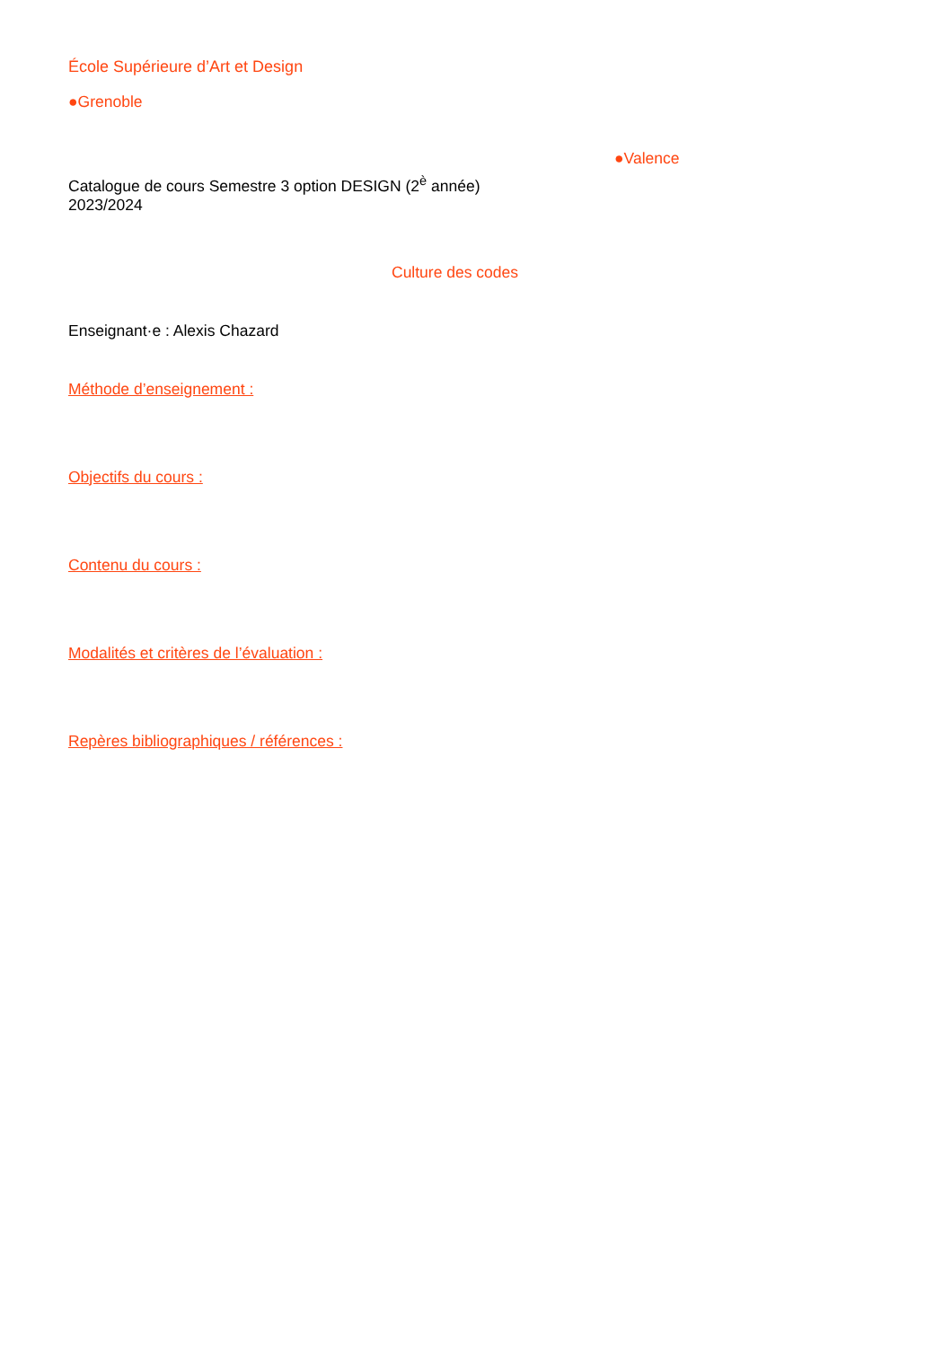École Supérieure d’Art et Design
●Grenoble
●Valence
Catalogue de cours Semestre 3 option DESIGN (2<sup>è</sup> année)
2023/2024
Culture des codes
Enseignant·e : Alexis Chazard
Méthode d’enseignement :
Objectifs du cours :
Contenu du cours :
Modalités et critères de l’évaluation :
Repères bibliographiques / références :